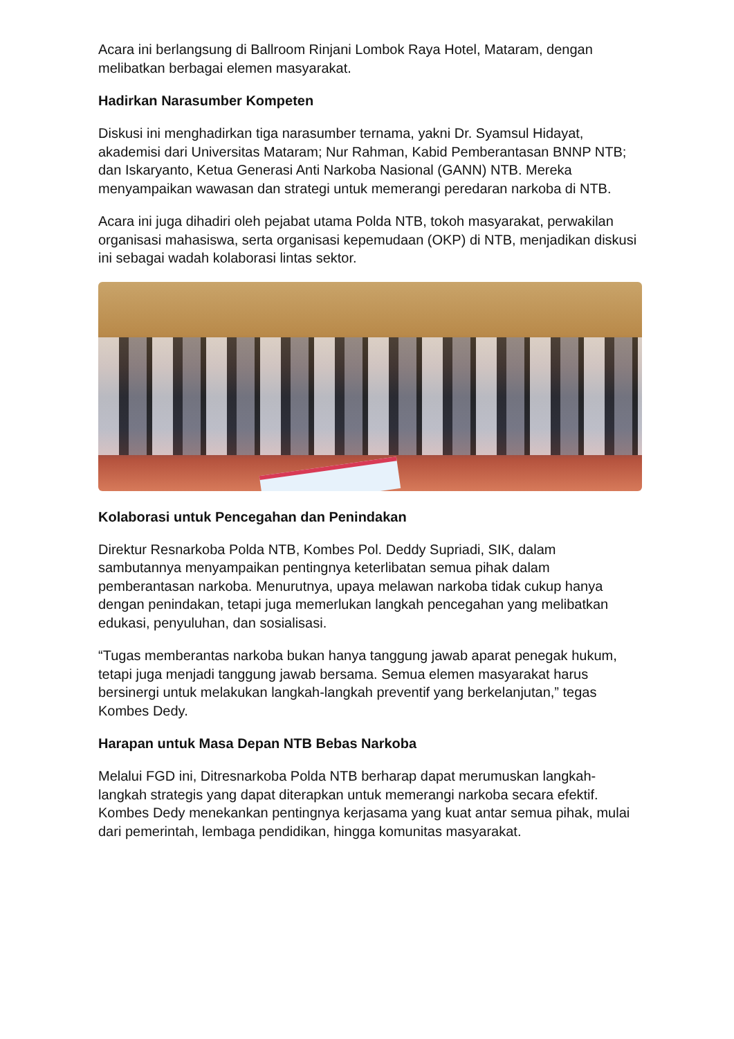Acara ini berlangsung di Ballroom Rinjani Lombok Raya Hotel, Mataram, dengan melibatkan berbagai elemen masyarakat.
Hadirkan Narasumber Kompeten
Diskusi ini menghadirkan tiga narasumber ternama, yakni Dr. Syamsul Hidayat, akademisi dari Universitas Mataram; Nur Rahman, Kabid Pemberantasan BNNP NTB; dan Iskaryanto, Ketua Generasi Anti Narkoba Nasional (GANN) NTB. Mereka menyampaikan wawasan dan strategi untuk memerangi peredaran narkoba di NTB.
Acara ini juga dihadiri oleh pejabat utama Polda NTB, tokoh masyarakat, perwakilan organisasi mahasiswa, serta organisasi kepemudaan (OKP) di NTB, menjadikan diskusi ini sebagai wadah kolaborasi lintas sektor.
Kolaborasi untuk Pencegahan dan Penindakan
Direktur Resnarkoba Polda NTB, Kombes Pol. Deddy Supriadi, SIK, dalam sambutannya menyampaikan pentingnya keterlibatan semua pihak dalam pemberantasan narkoba. Menurutnya, upaya melawan narkoba tidak cukup hanya dengan penindakan, tetapi juga memerlukan langkah pencegahan yang melibatkan edukasi, penyuluhan, dan sosialisasi.
“Tugas memberantas narkoba bukan hanya tanggung jawab aparat penegak hukum, tetapi juga menjadi tanggung jawab bersama. Semua elemen masyarakat harus bersinergi untuk melakukan langkah-langkah preventif yang berkelanjutan,” tegas Kombes Dedy.
Harapan untuk Masa Depan NTB Bebas Narkoba
Melalui FGD ini, Ditresnarkoba Polda NTB berharap dapat merumuskan langkah-langkah strategis yang dapat diterapkan untuk memerangi narkoba secara efektif. Kombes Dedy menekankan pentingnya kerjasama yang kuat antar semua pihak, mulai dari pemerintah, lembaga pendidikan, hingga komunitas masyarakat.